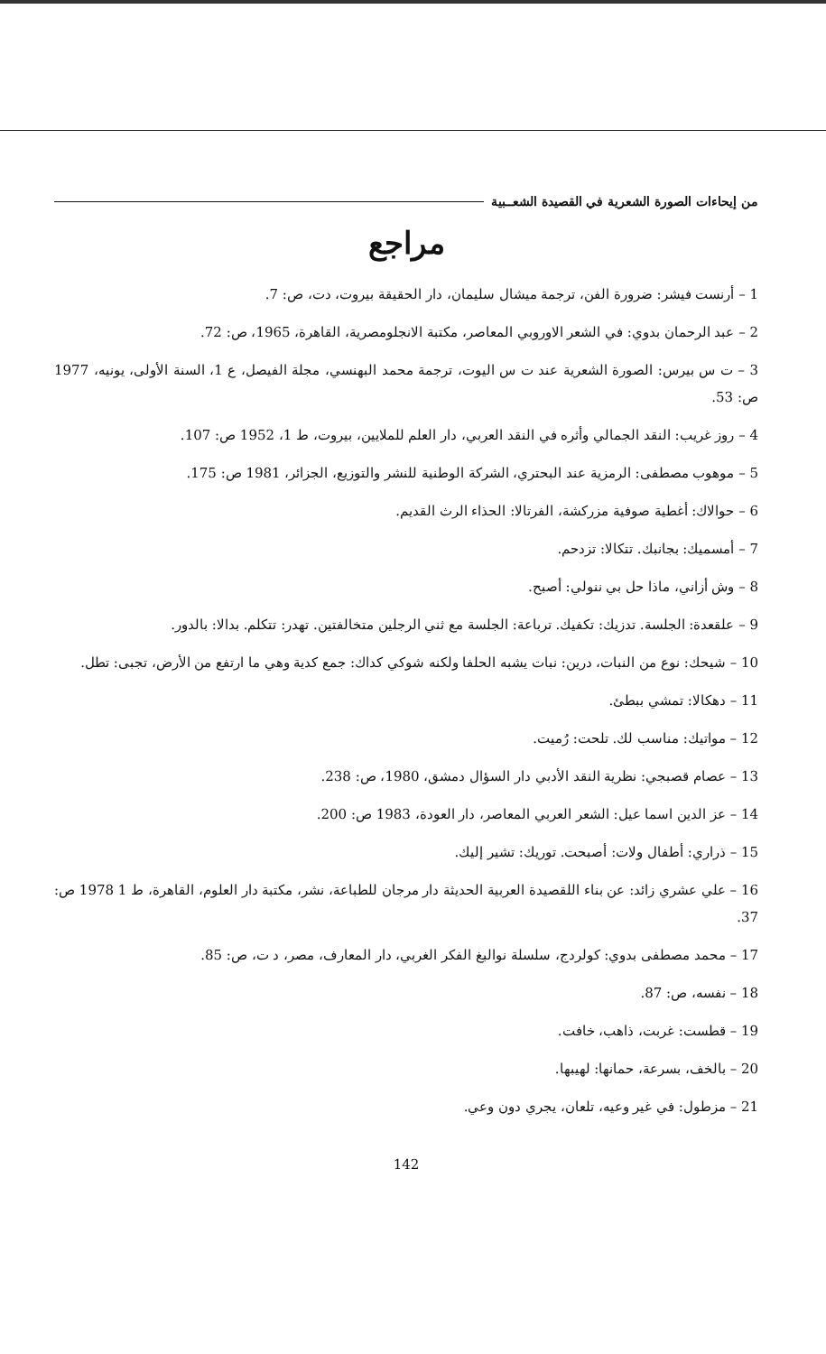من إيحاءات الصورة الشعرية في القصيدة الشعــبية
مراجع
1 – أرنست فيشر: ضرورة الفن، ترجمة ميشال سليمان، دار الحقيقة بيروت، دت، ص: 7.
2 – عبد الرحمان بدوي: في الشعر الاوروبي المعاصر، مكتبة الانجلومصرية، القاهرة، 1965، ص: 72.
3 – ت س بيرس: الصورة الشعرية عند ت س اليوت، ترجمة محمد البهنسي، مجلة الفيصل، ع 1، السنة الأولى، يونيه، 1977 ص: 53.
4 – روز غريب: النقد الجمالي وأثره في النقد العربي، دار العلم للملايين، بيروت، ط 1، 1952 ص: 107.
5 – موهوب مصطفى: الرمزية عند البحتري، الشركة الوطنية للنشر والتوزيع، الجزائر، 1981 ص: 175.
6 – حوالاك: أغطية صوفية مزركشة، الفرتالا: الحذاء الرث القديم.
7 – أمسميك: بجانبك. تتكالا: تزدحم.
8 – وش أزاني، ماذا حل بي ننولي: أصبح.
9 – علقعدة: الجلسة. تدزيك: تكفيك. ترباعة: الجلسة مع ثني الرجلين متخالفتين. تهدر: تتكلم. بدالا: بالدور.
10 – شيحك: نوع من النبات، درين: نبات يشبه الحلفا ولكنه شوكي كداك: جمع كدية وهي ما ارتفع من الأرض، تجبى: تطل.
11 – دهكالا: تمشي ببطئ.
12 – مواتيك: مناسب لك. تلحت: رُميت.
13 – عصام قصبجي: نظرية النقد الأدبي دار السؤال دمشق، 1980، ص: 238.
14 – عز الدين اسما عيل: الشعر العربي المعاصر، دار العودة، 1983 ص: 200.
15 – ذراري: أطفال ولات: أصبحت. توريك: تشير إليك.
16 – علي عشري زائد: عن بناء اللقصيدة العربية الحديثة دار مرجان للطباعة، نشر، مكتبة دار العلوم، القاهرة، ط 1 1978 ص: 37.
17 – محمد مصطفى بدوي: كولردج، سلسلة نوالبغ الفكر الغربي، دار المعارف، مصر، د ت، ص: 85.
18 – نفسه، ص: 87.
19 – قطست: غربت، ذاهب، خافت.
20 – بالخف، بسرعة، حمانها: لهيبها.
21 – مزطول: في غير وعيه، تلعان، يجري دون وعي.
142